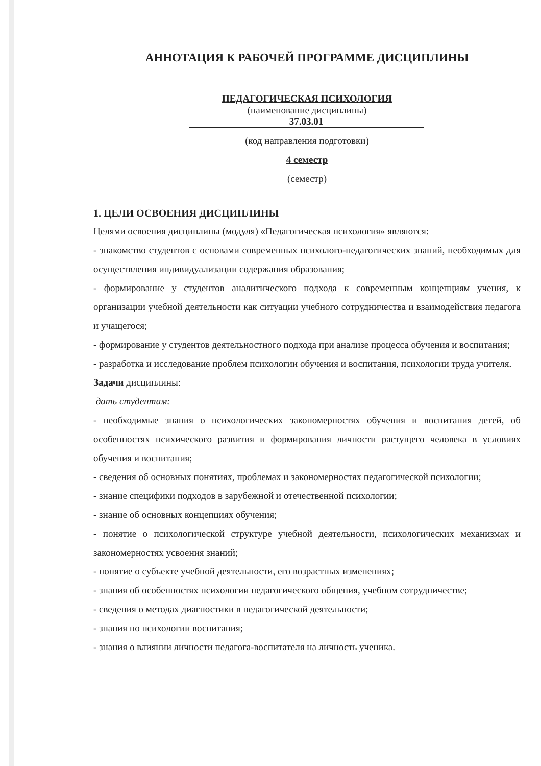АННОТАЦИЯ К РАБОЧЕЙ ПРОГРАММЕ ДИСЦИПЛИНЫ
ПЕДАГОГИЧЕСКАЯ ПСИХОЛОГИЯ
(наименование дисциплины)
37.03.01
(код направления подготовки)
4 семестр
(семестр)
1. ЦЕЛИ ОСВОЕНИЯ ДИСЦИПЛИНЫ
Целями освоения дисциплины (модуля) «Педагогическая психология» являются:
- знакомство студентов с основами современных психолого-педагогических знаний, необходимых для осуществления индивидуализации содержания образования;
- формирование у студентов аналитического подхода к современным концепциям учения, к организации учебной деятельности как ситуации учебного сотрудничества и взаимодействия педагога и учащегося;
- формирование у студентов деятельностного подхода при анализе процесса обучения и воспитания;
- разработка и исследование проблем психологии обучения и воспитания, психологии труда учителя.
Задачи дисциплины:
дать студентам:
- необходимые знания о психологических закономерностях обучения и воспитания детей, об особенностях психического развития и формирования личности растущего человека в условиях обучения и воспитания;
- сведения об основных понятиях, проблемах и закономерностях педагогической психологии;
- знание специфики подходов в зарубежной и отечественной психологии;
- знание об основных концепциях обучения;
- понятие о психологической структуре учебной деятельности, психологических механизмах и закономерностях усвоения знаний;
- понятие о субъекте учебной деятельности, его возрастных изменениях;
- знания об особенностях психологии педагогического общения, учебном сотрудничестве;
- сведения о методах диагностики в педагогической деятельности;
- знания по психологии воспитания;
- знания о влиянии личности педагога-воспитателя на личность ученика.